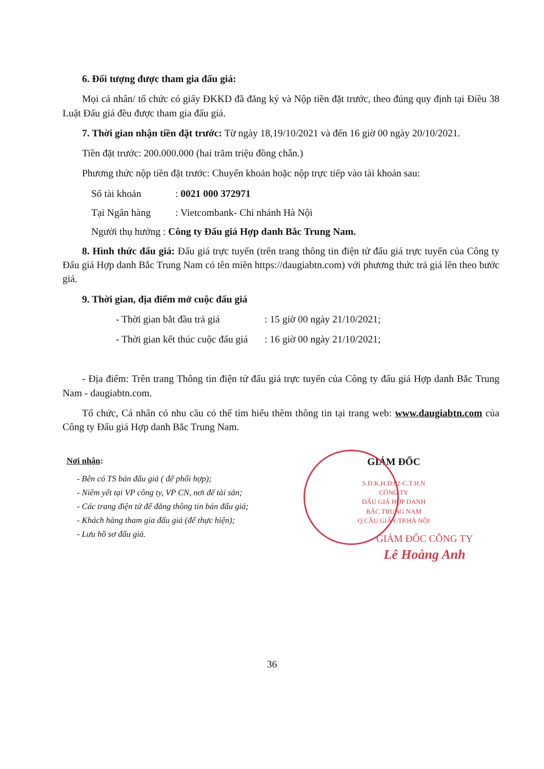6. Đối tượng được tham gia đấu giá:
Mọi cá nhân/ tổ chức có giấy ĐKKD đã đăng ký và Nộp tiền đặt trước, theo đúng quy định tại Điều 38 Luật Đấu giá đều được tham gia đấu giá.
7. Thời gian nhận tiền đặt trước: Từ ngày 18,19/10/2021 và đến 16 giờ 00 ngày 20/10/2021.
Tiền đặt trước: 200.000.000 (hai trăm triệu đồng chẵn.)
Phương thức nộp tiền đặt trước: Chuyển khoản hoặc nộp trực tiếp vào tài khoản sau:
Số tài khoản: 0021 000 372971
Tại Ngân hàng: Vietcombank- Chi nhánh Hà Nội
Người thụ hưởng : Công ty Đấu giá Hợp danh Bắc Trung Nam.
8. Hình thức đấu giá: Đấu giá trực tuyến (trên trang thông tin điện tử đấu giá trực tuyến của Công ty Đấu giá Hợp danh Bắc Trung Nam có tên miền https://daugiabtn.com) với phương thức trả giá lên theo bước giá.
9. Thời gian, địa điểm mở cuộc đấu giá
- Thời gian bắt đầu trả giá: 15 giờ 00 ngày 21/10/2021;
- Thời gian kết thúc cuộc đấu giá: 16 giờ 00 ngày 21/10/2021;
- Địa điểm: Trên trang Thông tin điện tử đấu giá trực tuyến của Công ty đấu giá Hợp danh Bắc Trung Nam - daugiabtn.com.
Tổ chức, Cá nhân có nhu cầu có thể tìm hiểu thêm thông tin tại trang web: www.daugiabtn.com của Công ty Đấu giá Hợp danh Bắc Trung Nam.
Nơi nhận:
- Bên có TS bán đấu giá ( để phối hợp);
- Niêm yết tại VP công ty, VP CN, nơi để tài sản;
- Các trang điện tử để đăng thông tin bán đấu giá;
- Khách hàng tham gia đấu giá (để thực hiện);
- Lưu hồ sơ đấu giá.
GIÁM ĐỐC
S.Đ.K.H.Đ:02-C.T.H.N
CÔNG TY
ĐẤU GIÁ HỢP DANH
BẮC TRUNG NAM
Q.CẦU GIẤY-TP.HÀ NỘI
GIÁM ĐỐC CÔNG TY
Lê Hoàng Anh
36